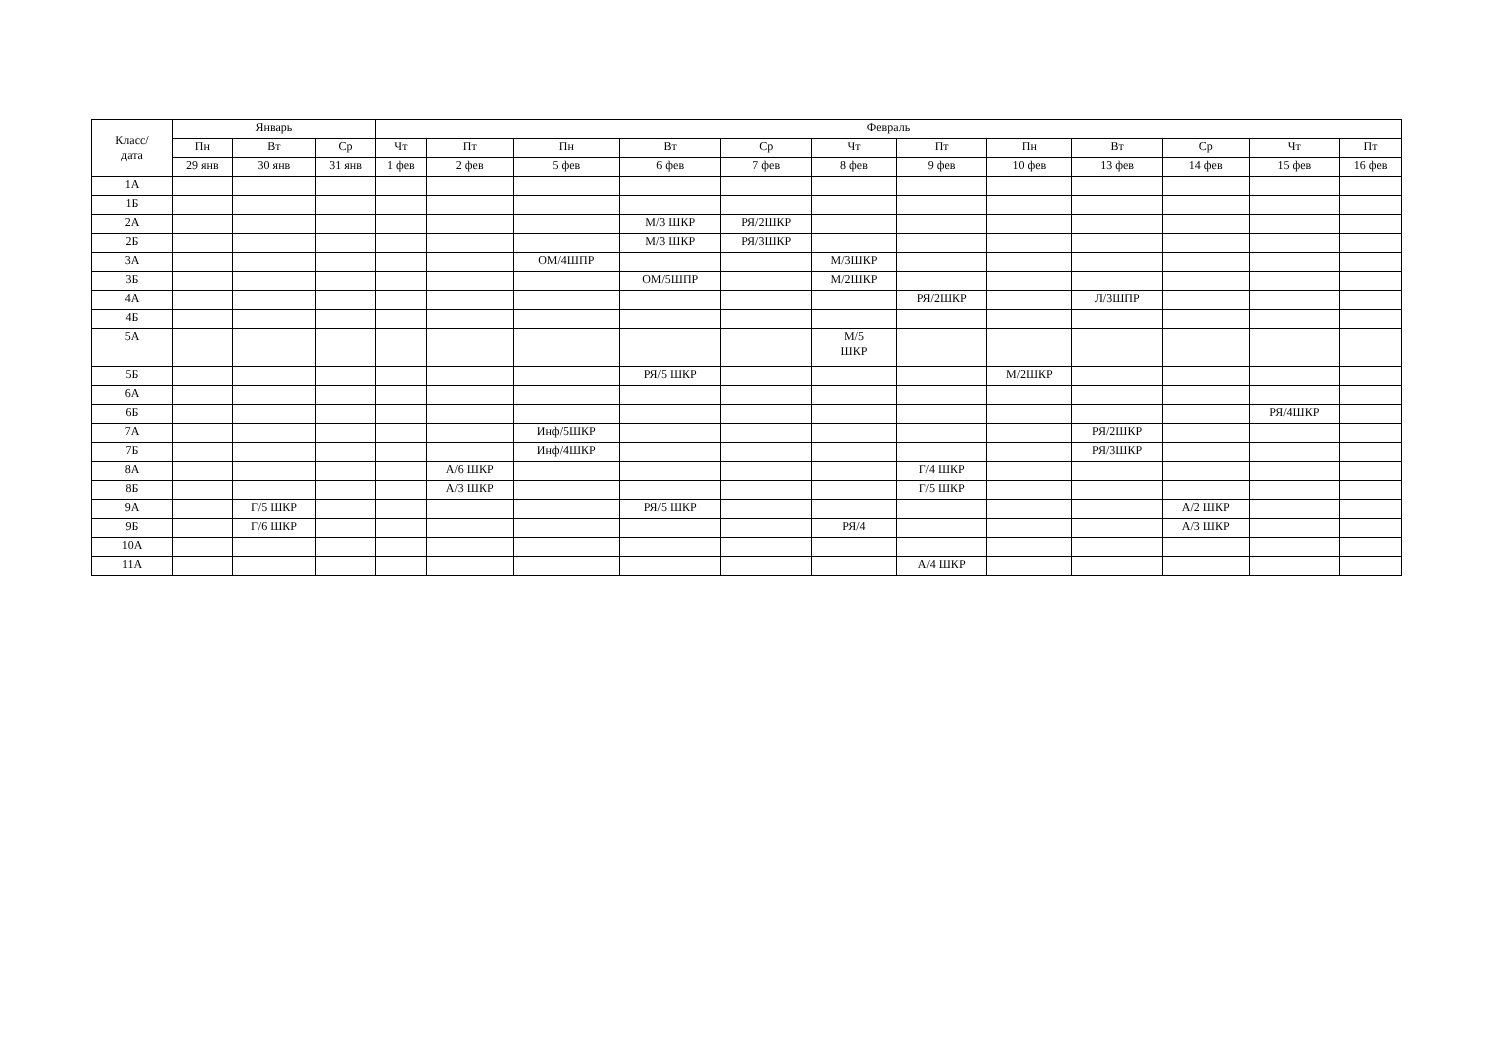| Класс/ дата | Январь | | | Февраль | | | | | | | | | | | |
| --- | --- | --- | --- | --- | --- | --- | --- | --- | --- | --- | --- | --- | --- | --- | --- |
| | Пн | Вт | Ср | Чт | Пт | Пн | Вт | Ср | Чт | Пт | Пн | Вт | Ср | Чт | Пт |
| | 29 янв | 30 янв | 31 янв | 1 фев | 2 фев | 5 фев | 6 фев | 7 фев | 8 фев | 9 фев | 10 фев | 13 фев | 14 фев | 15 фев | 16 фев |
| 1А | | | | | | | | | | | | | | | |
| 1Б | | | | | | | | | | | | | | | |
| 2А | | | | | | | М/3 ШКР | РЯ/2ШКР | | | | | | | |
| 2Б | | | | | | | М/3 ШКР | РЯ/3ШКР | | | | | | | |
| 3А | | | | | | ОМ/4ШПР | | | М/3ШКР | | | | | | |
| 3Б | | | | | | | ОМ/5ШПР | | М/2ШКР | | | | | | |
| 4А | | | | | | | | | | РЯ/2ШКР | | Л/3ШПР | | | |
| 4Б | | | | | | | | | | | | | | | |
| 5А | | | | | | | | | М/5 ШКР | | | | | | |
| 5Б | | | | | | | РЯ/5 ШКР | | | | М/2ШКР | | | | |
| 6А | | | | | | | | | | | | | | | |
| 6Б | | | | | | | | | | | | | | РЯ/4ШКР | |
| 7А | | | | | | Инф/5ШКР | | | | | | РЯ/2ШКР | | | |
| 7Б | | | | | | Инф/4ШКР | | | | | | РЯ/3ШКР | | | |
| 8А | | | | | А/6 ШКР | | | | | Г/4 ШКР | | | | | |
| 8Б | | | | | А/3 ШКР | | | | | Г/5 ШКР | | | | | |
| 9А | | Г/5 ШКР | | | | | РЯ/5 ШКР | | | | | | А/2 ШКР | | |
| 9Б | | Г/6 ШКР | | | | | | | РЯ/4 | | | | А/3 ШКР | | |
| 10А | | | | | | | | | | | | | | | |
| 11А | | | | | | | | | | А/4 ШКР | | | | | |